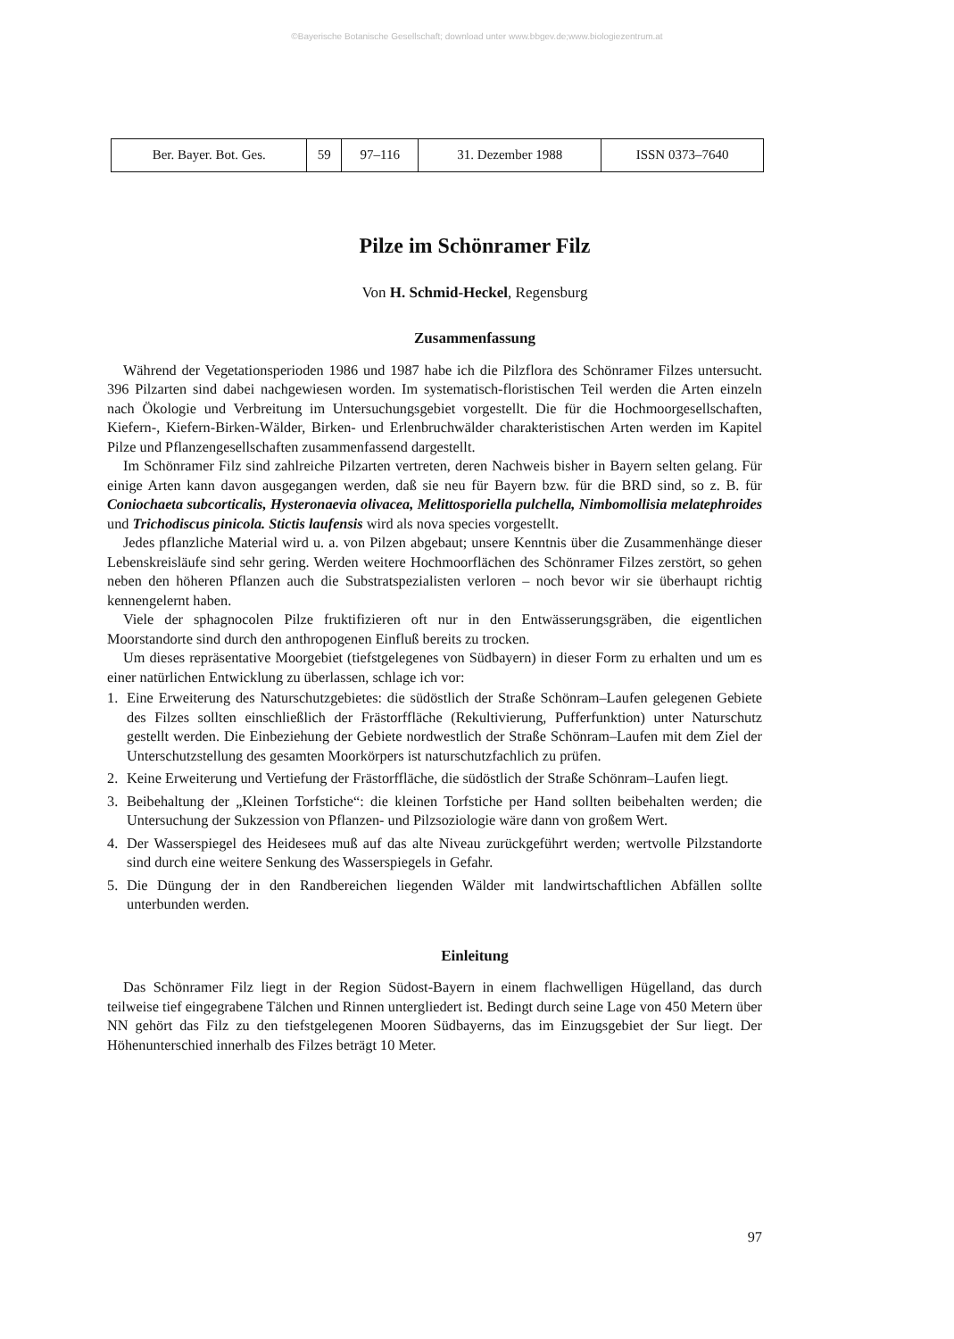©Bayerische Botanische Gesellschaft; download unter www.bbgev.de;www.biologiezentrum.at
| Ber. Bayer. Bot. Ges. | 59 | 97–116 | 31. Dezember 1988 | ISSN 0373–7640 |
Pilze im Schönramer Filz
Von H. Schmid-Heckel, Regensburg
Zusammenfassung
Während der Vegetationsperioden 1986 und 1987 habe ich die Pilzflora des Schönramer Filzes untersucht. 396 Pilzarten sind dabei nachgewiesen worden. Im systematisch-floristischen Teil werden die Arten einzeln nach Ökologie und Verbreitung im Untersuchungsgebiet vorgestellt. Die für die Hochmoorgesellschaften, Kiefern-, Kiefern-Birken-Wälder, Birken- und Erlenbruchwälder charakteristischen Arten werden im Kapitel Pilze und Pflanzengesellschaften zusammenfassend dargestellt.
Im Schönramer Filz sind zahlreiche Pilzarten vertreten, deren Nachweis bisher in Bayern selten gelang. Für einige Arten kann davon ausgegangen werden, daß sie neu für Bayern bzw. für die BRD sind, so z. B. für Coniochaeta subcorticalis, Hysteronaevia olivacea, Melittosporiella pulchella, Nimbomollisia melatephroides und Trichodiscus pinicola. Stictis laufensis wird als nova species vorgestellt.
Jedes pflanzliche Material wird u. a. von Pilzen abgebaut; unsere Kenntnis über die Zusammenhänge dieser Lebenskreisläufe sind sehr gering. Werden weitere Hochmoorflächen des Schönramer Filzes zerstört, so gehen neben den höheren Pflanzen auch die Substratspezialisten verloren – noch bevor wir sie überhaupt richtig kennengelernt haben.
Viele der sphagnocolen Pilze fruktifizieren oft nur in den Entwässerungsgräben, die eigentlichen Moorstandorte sind durch den anthropogenen Einfluß bereits zu trocken.
Um dieses repräsentative Moorgebiet (tiefstgelegenes von Südbayern) in dieser Form zu erhalten und um es einer natürlichen Entwicklung zu überlassen, schlage ich vor:
1. Eine Erweiterung des Naturschutzgebietes: die südöstlich der Straße Schönram–Laufen gelegenen Gebiete des Filzes sollten einschließlich der Frästorffläche (Rekultivierung, Pufferfunktion) unter Naturschutz gestellt werden. Die Einbeziehung der Gebiete nordwestlich der Straße Schönram–Laufen mit dem Ziel der Unterschutzstellung des gesamten Moorkörpers ist naturschutzfachlich zu prüfen.
2. Keine Erweiterung und Vertiefung der Frästorffläche, die südöstlich der Straße Schönram–Laufen liegt.
3. Beibehaltung der „Kleinen Torfstiche“: die kleinen Torfstiche per Hand sollten beibehalten werden; die Untersuchung der Sukzession von Pflanzen- und Pilzsoziologie wäre dann von großem Wert.
4. Der Wasserspiegel des Heidesees muß auf das alte Niveau zurückgeführt werden; wertvolle Pilzstandorte sind durch eine weitere Senkung des Wasserspiegels in Gefahr.
5. Die Düngung der in den Randbereichen liegenden Wälder mit landwirtschaftlichen Abfällen sollte unterbunden werden.
Einleitung
Das Schönramer Filz liegt in der Region Südost-Bayern in einem flachwelligen Hügelland, das durch teilweise tief eingegrabene Tälchen und Rinnen untergliedert ist. Bedingt durch seine Lage von 450 Metern über NN gehört das Filz zu den tiefstgelegenen Mooren Südbayerns, das im Einzugsgebiet der Sur liegt. Der Höhenunterschied innerhalb des Filzes beträgt 10 Meter.
97